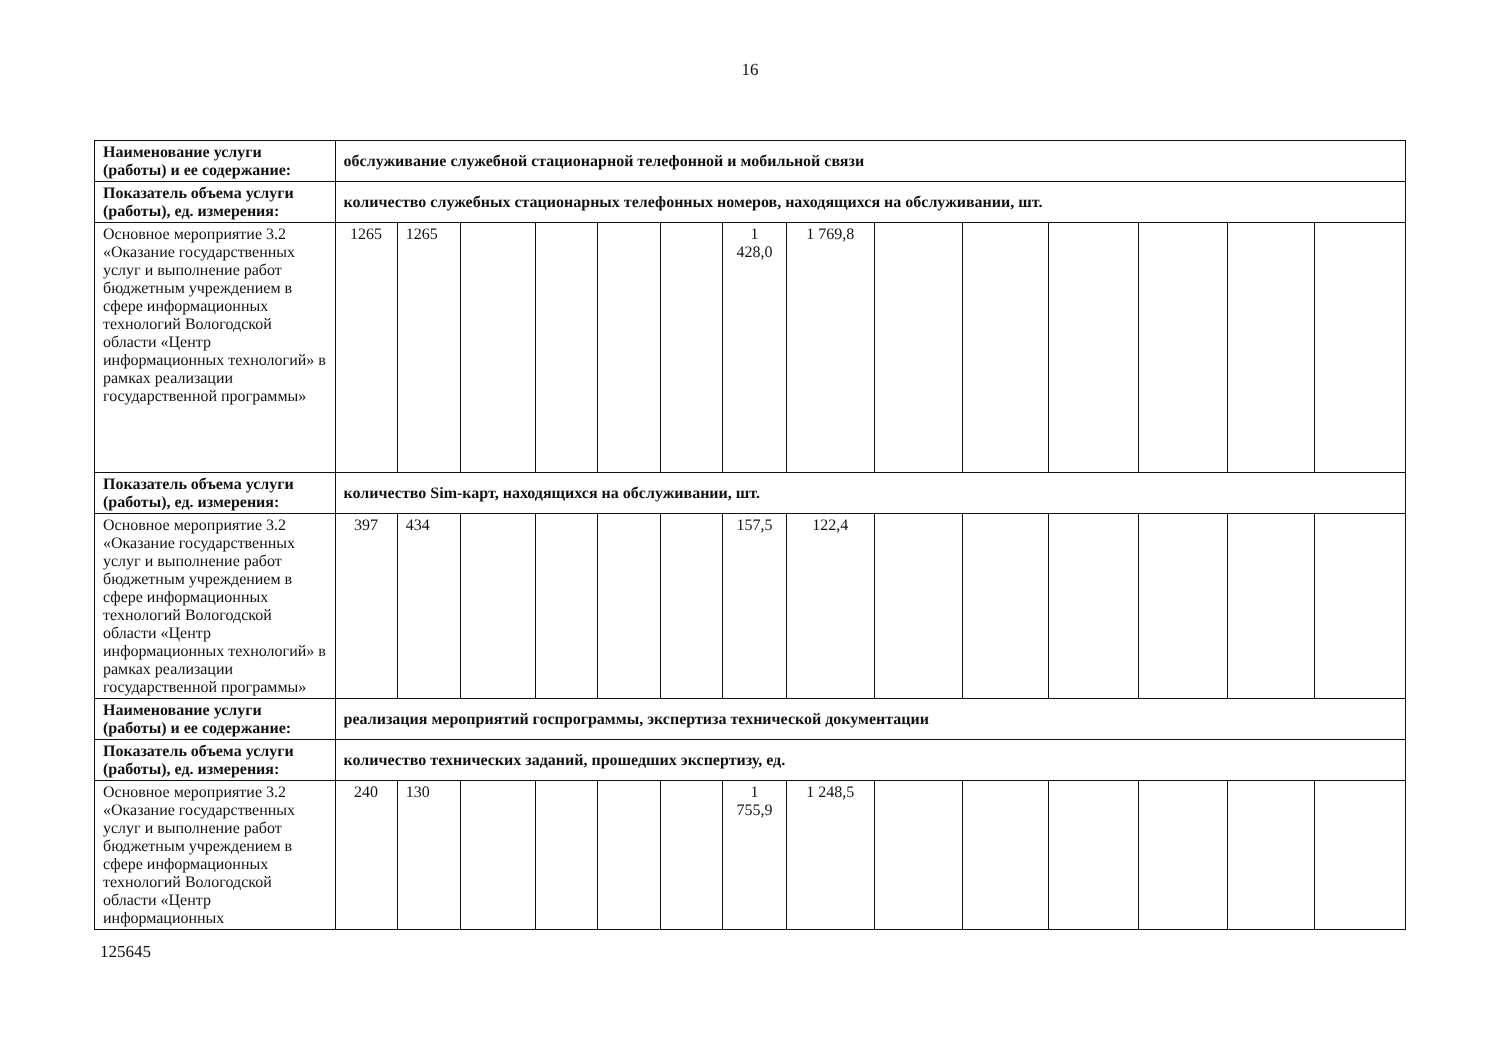16
| Наименование услуги (работы) и ее содержание: | обслуживание служебной стационарной телефонной и мобильной связи | | | | | | | | | | | | | |
| Показатель объема услуги (работы), ед. измерения: | количество служебных стационарных телефонных номеров, находящихся на обслуживании, шт. | | | | | | | | | | | | | |
| Основное мероприятие 3.2 «Оказание государственных услуг и выполнение работ бюджетным учреждением в сфере информационных технологий Вологодской области «Центр информационных технологий» в рамках реализации государственной программы» | 1265 | 1265 | | | | | 1 428,0 | 1 769,8 | | | | | | |
| Показатель объема услуги (работы), ед. измерения: | количество Sim-карт, находящихся на обслуживании, шт. | | | | | | | | | | | | | |
| Основное мероприятие 3.2 «Оказание государственных услуг и выполнение работ бюджетным учреждением в сфере информационных технологий Вологодской области «Центр информационных технологий» в рамках реализации государственной программы» | 397 | 434 | | | | | 157,5 | 122,4 | | | | | | |
| Наименование услуги (работы) и ее содержание: | реализация мероприятий госпрограммы, экспертиза технической документации | | | | | | | | | | | | | |
| Показатель объема услуги (работы), ед. измерения: | количество технических заданий, прошедших экспертизу, ед. | | | | | | | | | | | | | |
| Основное мероприятие 3.2 «Оказание государственных услуг и выполнение работ бюджетным учреждением в сфере информационных технологий Вологодской области «Центр информационных | 240 | 130 | | | | | 1 755,9 | 1 248,5 | | | | | | |
125645